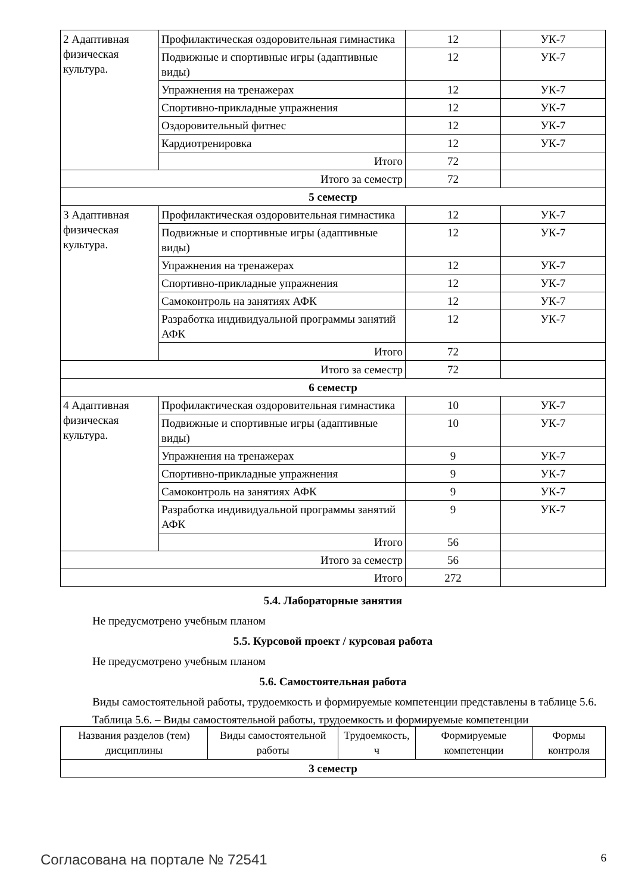| 2 Адаптивная физическая культура. | Профилактическая оздоровительная гимнастика | 12 | УК-7 |
| | Подвижные и спортивные игры (адаптивные виды) | 12 | УК-7 |
| | Упражнения на тренажерах | 12 | УК-7 |
| | Спортивно-прикладные упражнения | 12 | УК-7 |
| | Оздоровительный фитнес | 12 | УК-7 |
| | Кардиотренировка | 12 | УК-7 |
| | Итого | 72 | |
| Итого за семестр | | 72 | |
| 5 семестр | | | |
| 3 Адаптивная физическая культура. | Профилактическая оздоровительная гимнастика | 12 | УК-7 |
| | Подвижные и спортивные игры (адаптивные виды) | 12 | УК-7 |
| | Упражнения на тренажерах | 12 | УК-7 |
| | Спортивно-прикладные упражнения | 12 | УК-7 |
| | Самоконтроль на занятиях АФК | 12 | УК-7 |
| | Разработка индивидуальной программы занятий АФК | 12 | УК-7 |
| | Итого | 72 | |
| Итого за семестр | | 72 | |
| 6 семестр | | | |
| 4 Адаптивная физическая культура. | Профилактическая оздоровительная гимнастика | 10 | УК-7 |
| | Подвижные и спортивные игры (адаптивные виды) | 10 | УК-7 |
| | Упражнения на тренажерах | 9 | УК-7 |
| | Спортивно-прикладные упражнения | 9 | УК-7 |
| | Самоконтроль на занятиях АФК | 9 | УК-7 |
| | Разработка индивидуальной программы занятий АФК | 9 | УК-7 |
| | Итого | 56 | |
| Итого за семестр | | 56 | |
| Итого | | 272 | |
5.4. Лабораторные занятия
Не предусмотрено учебным планом
5.5. Курсовой проект / курсовая работа
Не предусмотрено учебным планом
5.6. Самостоятельная работа
Виды самостоятельной работы, трудоемкость и формируемые компетенции представлены в таблице 5.6.
Таблица 5.6. – Виды самостоятельной работы, трудоемкость и формируемые компетенции
| Названия разделов (тем) дисциплины | Виды самостоятельной работы | Трудоемкость, ч | Формируемые компетенции | Формы контроля |
| --- | --- | --- | --- | --- |
| 3 семестр | | | | |
Согласована на портале № 72541 6